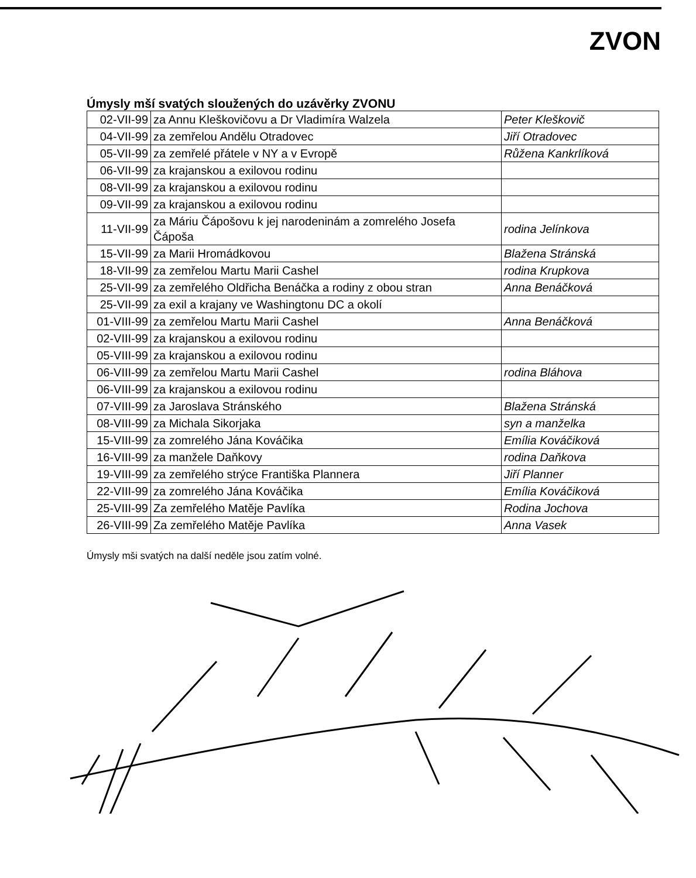ZVON
Úmysly mší svatých sloužených do uzávěrky ZVONU
| 02-VII-99 | za Annu Kleškovičovu a Dr Vladimíra Walzela | Peter Kleškovič |
| 04-VII-99 | za zemřelou Andělu Otradovec | Jiří Otradovec |
| 05-VII-99 | za zemřelé přátele v NY a v Evropě | Růžena Kankrlíková |
| 06-VII-99 | za krajanskou a exilovou rodinu | |
| 08-VII-99 | za krajanskou a exilovou rodinu | |
| 09-VII-99 | za krajanskou a exilovou rodinu | |
| 11-VII-99 | za Máriu Čápošovu k jej narodeninám a zomrelého Josefa Čápoša | rodina Jelínkova |
| 15-VII-99 | za Marii Hromádkovou | Blažena Stránská |
| 18-VII-99 | za zemřelou Martu Marii Cashel | rodina Krupkova |
| 25-VII-99 | za zemřelého Oldřicha Benáčka a rodiny z obou stran | Anna Benáčková |
| 25-VII-99 | za exil a krajany ve Washingtonu DC a okolí | |
| 01-VIII-99 | za zemřelou Martu Marii Cashel | Anna Benáčková |
| 02-VIII-99 | za krajanskou a exilovou rodinu | |
| 05-VIII-99 | za krajanskou a exilovou rodinu | |
| 06-VIII-99 | za zemřelou Martu Marii Cashel | rodina Bláhova |
| 06-VIII-99 | za krajanskou a exilovou rodinu | |
| 07-VIII-99 | za Jaroslava Stránského | Blažena Stránská |
| 08-VIII-99 | za Michala Sikorjaka | syn a manželka |
| 15-VIII-99 | za zomrelého Jána Kováčika | Emília Kováčiková |
| 16-VIII-99 | za manžele Daňkovy | rodina Daňkova |
| 19-VIII-99 | za zemřelého strýce Františka Plannera | Jiří Planner |
| 22-VIII-99 | za zomrelého Jána Kováčika | Emília Kováčiková |
| 25-VIII-99 | Za zemřelého Matěje Pavlíka | Rodina Jochova |
| 26-VIII-99 | Za zemřelého Matěje Pavlíka | Anna Vasek |
Úmysly mši svatých na další neděle jsou zatím volné.